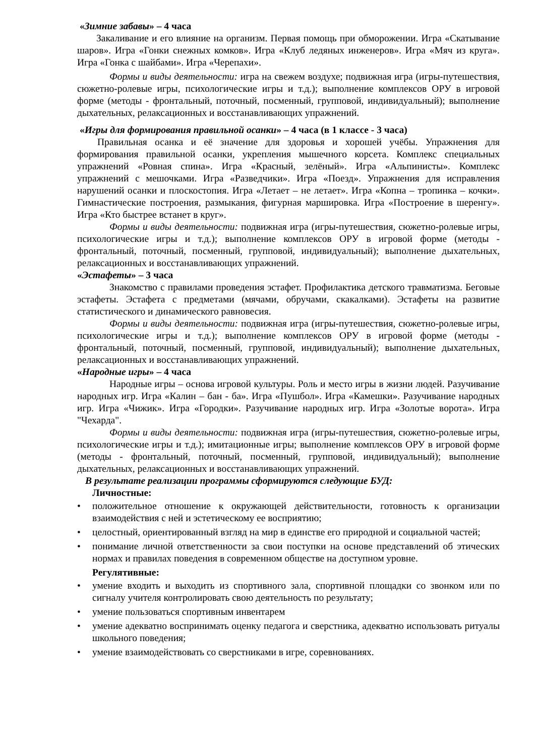«Зимние забавы» – 4 часа
Закаливание и его влияние на организм. Первая помощь при обморожении. Игра «Скатывание шаров». Игра «Гонки снежных комков». Игра «Клуб ледяных инженеров». Игра «Мяч из круга». Игра «Гонка с шайбами». Игра «Черепахи».
Формы и виды деятельности: игра на свежем воздухе; подвижная игра (игры-путешествия, сюжетно-ролевые игры, психологические игры и т.д.); выполнение комплексов ОРУ в игровой форме (методы - фронтальный, поточный, посменный, групповой, индивидуальный); выполнение дыхательных, релаксационных и восстанавливающих упражнений.
«Игры для формирования правильной осанки» – 4 часа (в 1 классе - 3 часа)
Правильная осанка и её значение для здоровья и хорошей учёбы. Упражнения для формирования правильной осанки, укрепления мышечного корсета. Комплекс специальных упражнений «Ровная спина». Игра «Красный, зелёный». Игра «Альпинисты». Комплекс упражнений с мешочками. Игра «Разведчики». Игра «Поезд». Упражнения для исправления нарушений осанки и плоскостопия. Игра «Летает – не летает». Игра «Копна – тропинка – кочки». Гимнастические построения, размыкания, фигурная маршировка. Игра «Построение в шеренгу». Игра «Кто быстрее встанет в круг».
Формы и виды деятельности: подвижная игра (игры-путешествия, сюжетно-ролевые игры, психологические игры и т.д.); выполнение комплексов ОРУ в игровой форме (методы - фронтальный, поточный, посменный, групповой, индивидуальный); выполнение дыхательных, релаксационных и восстанавливающих упражнений.
«Эстафеты» – 3 часа
Знакомство с правилами проведения эстафет. Профилактика детского травматизма. Беговые эстафеты. Эстафета с предметами (мячами, обручами, скакалками). Эстафеты на развитие статистического и динамического равновесия.
Формы и виды деятельности: подвижная игра (игры-путешествия, сюжетно-ролевые игры, психологические игры и т.д.); выполнение комплексов ОРУ в игровой форме (методы - фронтальный, поточный, посменный, групповой, индивидуальный); выполнение дыхательных, релаксационных и восстанавливающих упражнений.
«Народные игры» – 4 часа
Народные игры – основа игровой культуры. Роль и место игры в жизни людей. Разучивание народных игр. Игра «Калин – бан - ба». Игра «Пушбол». Игра «Камешки». Разучивание народных игр. Игра «Чижик». Игра «Городки». Разучивание народных игр. Игра «Золотые ворота». Игра "Чехарда".
Формы и виды деятельности: подвижная игра (игры-путешествия, сюжетно-ролевые игры, психологические игры и т.д.); имитационные игры; выполнение комплексов ОРУ в игровой форме (методы - фронтальный, поточный, посменный, групповой, индивидуальный); выполнение дыхательных, релаксационных и восстанавливающих упражнений.
В результате реализации программы сформируются следующие БУД:
Личностные:
• положительное отношение к окружающей действительности, готовность к организации взаимодействия с ней и эстетическому ее восприятию;
• целостный, ориентированный взгляд на мир в единстве его природной и социальной частей;
• понимание личной ответственности за свои поступки на основе представлений об этических нормах и правилах поведения в современном обществе на доступном уровне.
Регулятивные:
• умение входить и выходить из спортивного зала, спортивной площадки со звонком или по сигналу учителя контролировать свою деятельность по результату;
• умение пользоваться спортивным инвентарем
• умение адекватно воспринимать оценку педагога и сверстника, адекватно использовать ритуалы школьного поведения;
• умение взаимодействовать со сверстниками в игре, соревнованиях.